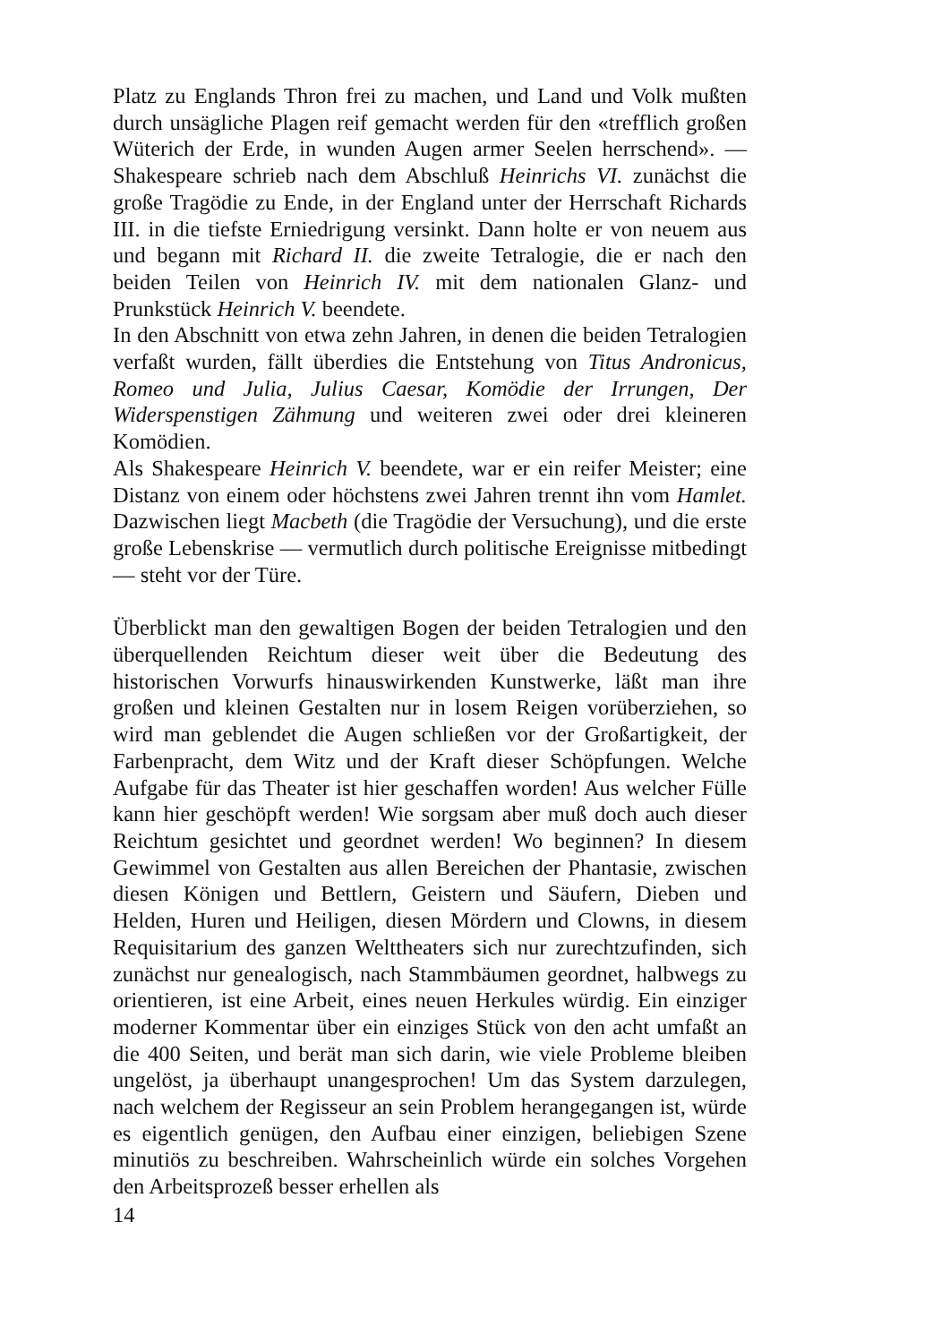Platz zu Englands Thron frei zu machen, und Land und Volk mußten durch unsägliche Plagen reif gemacht werden für den «trefflich großen Wüterich der Erde, in wunden Augen armer Seelen herrschend». — Shakespeare schrieb nach dem Abschluß Heinrichs VI. zunächst die große Tragödie zu Ende, in der England unter der Herrschaft Richards III. in die tiefste Erniedrigung versinkt. Dann holte er von neuem aus und begann mit Richard II. die zweite Tetralogie, die er nach den beiden Teilen von Heinrich IV. mit dem nationalen Glanz- und Prunkstück Heinrich V. beendete.
In den Abschnitt von etwa zehn Jahren, in denen die beiden Tetralogien verfaßt wurden, fällt überdies die Entstehung von Titus Andronicus, Romeo und Julia, Julius Caesar, Komödie der Irrungen, Der Widerspenstigen Zähmung und weiteren zwei oder drei kleineren Komödien.
Als Shakespeare Heinrich V. beendete, war er ein reifer Meister; eine Distanz von einem oder höchstens zwei Jahren trennt ihn vom Hamlet. Dazwischen liegt Macbeth (die Tragödie der Versuchung), und die erste große Lebenskrise — vermutlich durch politische Ereignisse mitbedingt — steht vor der Türe.
Überblickt man den gewaltigen Bogen der beiden Tetralogien und den überquellenden Reichtum dieser weit über die Bedeutung des historischen Vorwurfs hinauswirkenden Kunstwerke, läßt man ihre großen und kleinen Gestalten nur in losem Reigen vorüberziehen, so wird man geblendet die Augen schließen vor der Großartigkeit, der Farbenpracht, dem Witz und der Kraft dieser Schöpfungen. Welche Aufgabe für das Theater ist hier geschaffen worden! Aus welcher Fülle kann hier geschöpft werden! Wie sorgsam aber muß doch auch dieser Reichtum gesichtet und geordnet werden! Wo beginnen? In diesem Gewimmel von Gestalten aus allen Bereichen der Phantasie, zwischen diesen Königen und Bettlern, Geistern und Säufern, Dieben und Helden, Huren und Heiligen, diesen Mördern und Clowns, in diesem Requisitarium des ganzen Welttheaters sich nur zurechtzufinden, sich zunächst nur genealogisch, nach Stammbäumen geordnet, halbwegs zu orientieren, ist eine Arbeit, eines neuen Herkules würdig. Ein einziger moderner Kommentar über ein einziges Stück von den acht umfaßt an die 400 Seiten, und berät man sich darin, wie viele Probleme bleiben ungelöst, ja überhaupt unangesprochen! Um das System darzulegen, nach welchem der Regisseur an sein Problem herangegangen ist, würde es eigentlich genügen, den Aufbau einer einzigen, beliebigen Szene minutiös zu beschreiben. Wahrscheinlich würde ein solches Vorgehen den Arbeitsprozeß besser erhellen als
14